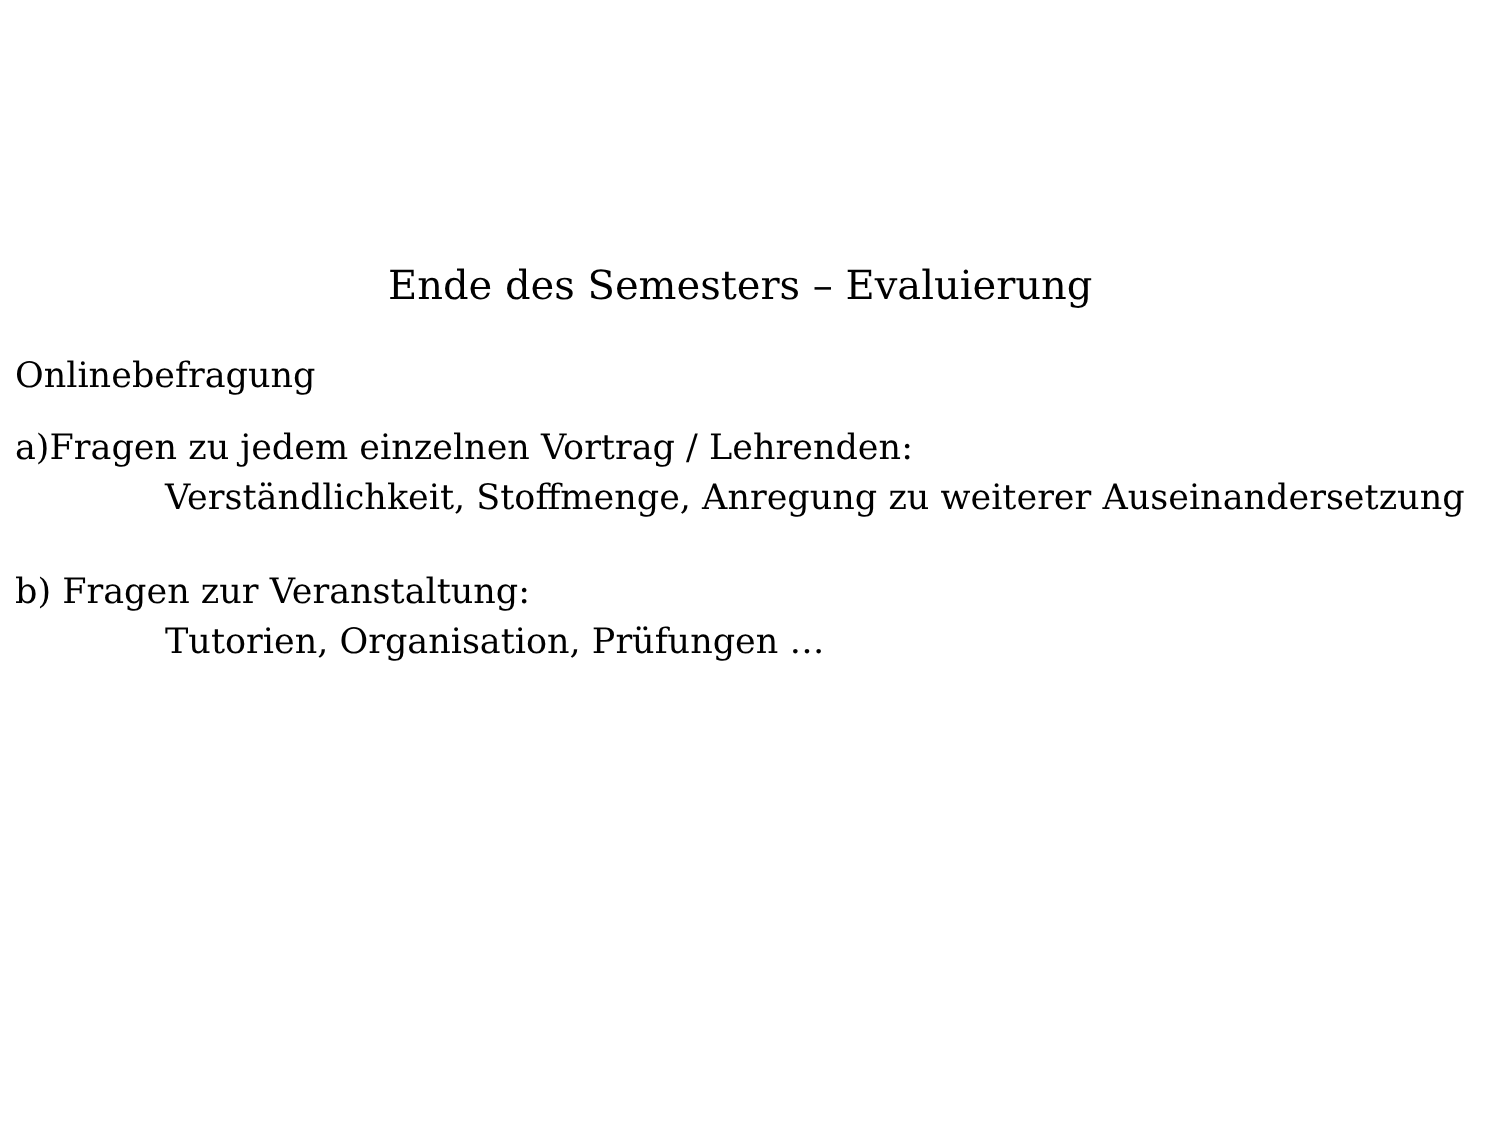Ende des Semesters – Evaluierung
Onlinebefragung
a)Fragen zu jedem einzelnen Vortrag / Lehrenden:
Verständlichkeit, Stoffmenge, Anregung zu weiterer Auseinandersetzung
b) Fragen zur Veranstaltung:
Tutorien, Organisation, Prüfungen …